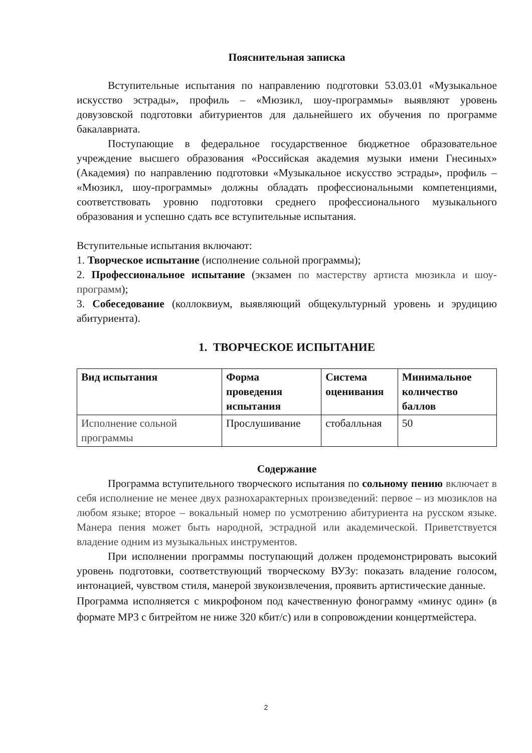Пояснительная записка
Вступительные испытания по направлению подготовки 53.03.01 «Музыкальное искусство эстрады», профиль – «Мюзикл, шоу-программы» выявляют уровень довузовской подготовки абитуриентов для дальнейшего их обучения по программе бакалавриата.
Поступающие в федеральное государственное бюджетное образовательное учреждение высшего образования «Российская академия музыки имени Гнесиных» (Академия) по направлению подготовки «Музыкальное искусство эстрады», профиль – «Мюзикл, шоу-программы» должны обладать профессиональными компетенциями, соответствовать уровню подготовки среднего профессионального музыкального образования и успешно сдать все вступительные испытания.
Вступительные испытания включают:
1. Творческое испытание (исполнение сольной программы);
2. Профессиональное испытание (экзамен по мастерству артиста мюзикла и шоу-программ);
3. Собеседование (коллоквиум, выявляющий общекультурный уровень и эрудицию абитуриента).
1. ТВОРЧЕСКОЕ ИСПЫТАНИЕ
| Вид испытания | Форма проведения испытания | Система оценивания | Минимальное количество баллов |
| --- | --- | --- | --- |
| Исполнение сольной программы | Прослушивание | стобалльная | 50 |
Содержание
Программа вступительного творческого испытания по сольному пению включает в себя исполнение не менее двух разнохарактерных произведений: первое – из мюзиклов на любом языке; второе – вокальный номер по усмотрению абитуриента на русском языке. Манера пения может быть народной, эстрадной или академической. Приветствуется владение одним из музыкальных инструментов.
При исполнении программы поступающий должен продемонстрировать высокий уровень подготовки, соответствующий творческому ВУЗу: показать владение голосом, интонацией, чувством стиля, манерой звукоизвлечения, проявить артистические данные.
Программа исполняется с микрофоном под качественную фонограмму «минус один» (в формате MP3 с битрейтом не ниже 320 кбит/с) или в сопровождении концертмейстера.
2